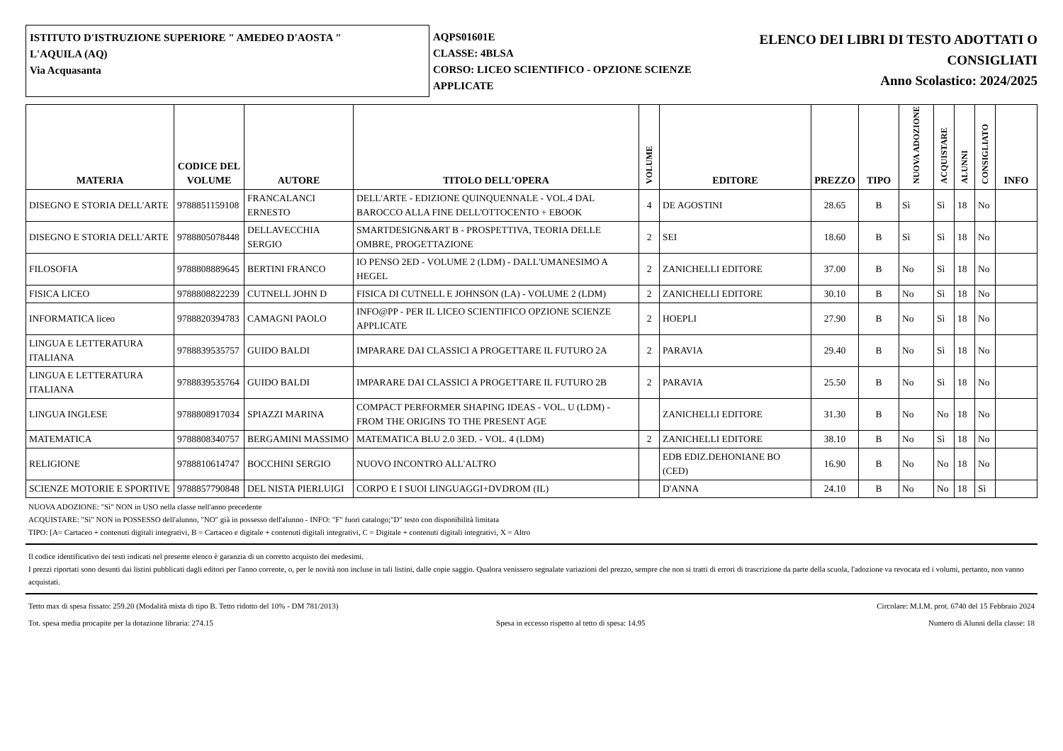ISTITUTO D'ISTRUZIONE SUPERIORE " AMEDEO D'AOSTA "
L'AQUILA (AQ)
Via Acquasanta
AQPS01601E
CLASSE: 4BLSA
CORSO: LICEO SCIENTIFICO - OPZIONE SCIENZE APPLICATE
ELENCO DEI LIBRI DI TESTO ADOTTATI O
CONSIGLIATI
Anno Scolastico: 2024/2025
| MATERIA | CODICE DEL VOLUME | AUTORE | TITOLO DELL'OPERA | VOLUME | EDITORE | PREZZO | TIPO | NUOVA ADOZIONE | ACQUISTARE | ALUNNI | CONSIGLIATO | INFO |
| --- | --- | --- | --- | --- | --- | --- | --- | --- | --- | --- | --- | --- |
| DISEGNO E STORIA DELL'ARTE | 9788851159108 | FRANCALANCI ERNESTO | DELL'ARTE - EDIZIONE QUINQUENNALE - VOL.4 DAL BAROCCO ALLA FINE DELL'OTTOCENTO + EBOOK | 4 | DE AGOSTINI | 28.65 | B | Sì | Sì | 18 | No | |
| DISEGNO E STORIA DELL'ARTE | 9788805078448 | DELLAVECCHIA SERGIO | SMARTDESIGN&ART B - PROSPETTIVA, TEORIA DELLE OMBRE, PROGETTAZIONE | 2 | SEI | 18.60 | B | Sì | Sì | 18 | No | |
| FILOSOFIA | 9788808889645 | BERTINI FRANCO | IO PENSO 2ED - VOLUME 2 (LDM) - DALL'UMANESIMO A HEGEL | 2 | ZANICHELLI EDITORE | 37.00 | B | No | Sì | 18 | No | |
| FISICA LICEO | 9788808822239 | CUTNELL JOHN D | FISICA DI CUTNELL E JOHNSON (LA) - VOLUME 2 (LDM) | 2 | ZANICHELLI EDITORE | 30.10 | B | No | Sì | 18 | No | |
| INFORMATICA liceo | 9788820394783 | CAMAGNI PAOLO | INFO@PP - PER IL LICEO SCIENTIFICO OPZIONE SCIENZE APPLICATE | 2 | HOEPLI | 27.90 | B | No | Sì | 18 | No | |
| LINGUA E LETTERATURA ITALIANA | 9788839535757 | GUIDO BALDI | IMPARARE DAI CLASSICI A PROGETTARE IL FUTURO 2A | 2 | PARAVIA | 29.40 | B | No | Sì | 18 | No | |
| LINGUA E LETTERATURA ITALIANA | 9788839535764 | GUIDO BALDI | IMPARARE DAI CLASSICI A PROGETTARE IL FUTURO 2B | 2 | PARAVIA | 25.50 | B | No | Sì | 18 | No | |
| LINGUA INGLESE | 9788808917034 | SPIAZZI MARINA | COMPACT PERFORMER SHAPING IDEAS - VOL. U (LDM) - FROM THE ORIGINS TO THE PRESENT AGE | | ZANICHELLI EDITORE | 31.30 | B | No | No | 18 | No | |
| MATEMATICA | 9788808340757 | BERGAMINI MASSIMO | MATEMATICA BLU 2.0 3ED. - VOL. 4 (LDM) | 2 | ZANICHELLI EDITORE | 38.10 | B | No | Sì | 18 | No | |
| RELIGIONE | 9788810614747 | BOCCHINI SERGIO | NUOVO INCONTRO ALL'ALTRO | | EDB EDIZ.DEHONIANE BO (CED) | 16.90 | B | No | No | 18 | No | |
| SCIENZE MOTORIE E SPORTIVE | 9788857790848 | DEL NISTA PIERLUIGI | CORPO E I SUOI LINGUAGGI+DVDROM (IL) | | D'ANNA | 24.10 | B | No | No | 18 | Sì | |
NUOVA ADOZIONE: "Sì" NON in USO nella classe nell'anno precedente
ACQUISTARE: "Sì" NON in POSSESSO dell'alunno, "NO" già in possesso dell'alunno - INFO: "F" fuori catalogo;"D" testo con disponibilità limitata
TIPO: [A= Cartaceo + contenuti digitali integrativi, B = Cartaceo e digitale + contenuti digitali integrativi, C = Digitale + contenuti digitali integrativi, X = Altro
Il codice identificativo dei testi indicati nel presente elenco è garanzia di un corretto acquisto dei medesimi.
I prezzi riportati sono desunti dai listini pubblicati dagli editori per l'anno corrente, o, per le novità non incluse in tali listini, dalle copie saggio. Qualora venissero segnalate variazioni del prezzo, sempre che non si tratti di errori di trascrizione da parte della scuola, l'adozione va revocata ed i volumi, pertanto, non vanno acquistati.
Tetto max di spesa fissato: 259.20 (Modalità mista di tipo B. Tetto ridotto del 10% - DM 781/2013) Circolare: M.I.M. prot. 6740 del 15 Febbraio 2024
Tot. spesa media procapite per la dotazione libraria: 274.15 Spesa in eccesso rispetto al tetto di spesa: 14.95 Numero di Alunni della classe: 18